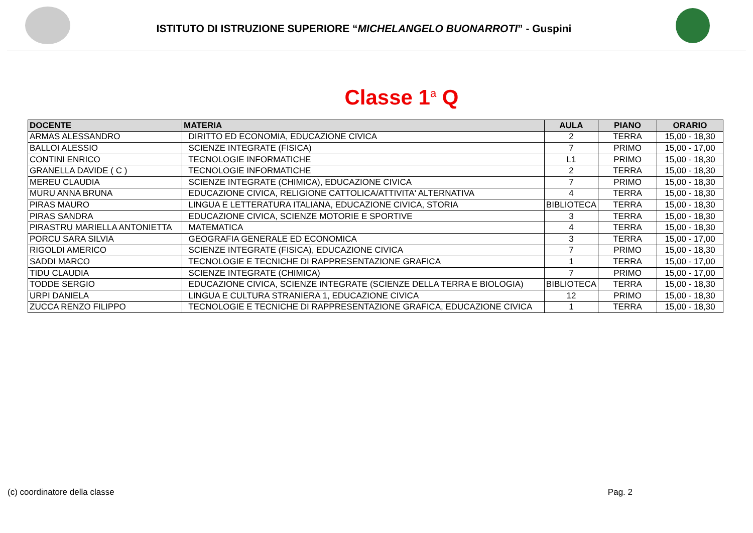ISTITUTO DI ISTRUZIONE SUPERIORE “MICHELANGELO BUONARROTI” - Guspini
Classe 1<sup>a</sup> Q
| DOCENTE | MATERIA | AULA | PIANO | ORARIO |
| --- | --- | --- | --- | --- |
| ARMAS ALESSANDRO | DIRITTO ED ECONOMIA, EDUCAZIONE CIVICA | 2 | TERRA | 15,00 - 18,30 |
| BALLOI ALESSIO | SCIENZE INTEGRATE (FISICA) | 7 | PRIMO | 15,00 - 17,00 |
| CONTINI ENRICO | TECNOLOGIE INFORMATICHE | L1 | PRIMO | 15,00 - 18,30 |
| GRANELLA DAVIDE ( C ) | TECNOLOGIE INFORMATICHE | 2 | TERRA | 15,00 - 18,30 |
| MEREU CLAUDIA | SCIENZE INTEGRATE (CHIMICA), EDUCAZIONE CIVICA | 7 | PRIMO | 15,00 - 18,30 |
| MURU ANNA BRUNA | EDUCAZIONE CIVICA, RELIGIONE CATTOLICA/ATTIVITA' ALTERNATIVA | 4 | TERRA | 15,00 - 18,30 |
| PIRAS MAURO | LINGUA E LETTERATURA ITALIANA, EDUCAZIONE CIVICA, STORIA | BIBLIOTECA | TERRA | 15,00 - 18,30 |
| PIRAS SANDRA | EDUCAZIONE CIVICA, SCIENZE MOTORIE E SPORTIVE | 3 | TERRA | 15,00 - 18,30 |
| PIRASTRU MARIELLA ANTONIETTA | MATEMATICA | 4 | TERRA | 15,00 - 18,30 |
| PORCU SARA SILVIA | GEOGRAFIA GENERALE ED ECONOMICA | 3 | TERRA | 15,00 - 17,00 |
| RIGOLDI AMERICO | SCIENZE INTEGRATE (FISICA), EDUCAZIONE CIVICA | 7 | PRIMO | 15,00 - 18,30 |
| SADDI MARCO | TECNOLOGIE E TECNICHE DI RAPPRESENTAZIONE GRAFICA | 1 | TERRA | 15,00 - 17,00 |
| TIDU CLAUDIA | SCIENZE INTEGRATE (CHIMICA) | 7 | PRIMO | 15,00 - 17,00 |
| TODDE SERGIO | EDUCAZIONE CIVICA, SCIENZE INTEGRATE (SCIENZE DELLA TERRA E BIOLOGIA) | BIBLIOTECA | TERRA | 15,00 - 18,30 |
| URPI DANIELA | LINGUA E CULTURA STRANIERA 1, EDUCAZIONE CIVICA | 12 | PRIMO | 15,00 - 18,30 |
| ZUCCA RENZO FILIPPO | TECNOLOGIE E TECNICHE DI RAPPRESENTAZIONE GRAFICA, EDUCAZIONE CIVICA | 1 | TERRA | 15,00 - 18,30 |
(c) coordinatore della classe Pag. 2